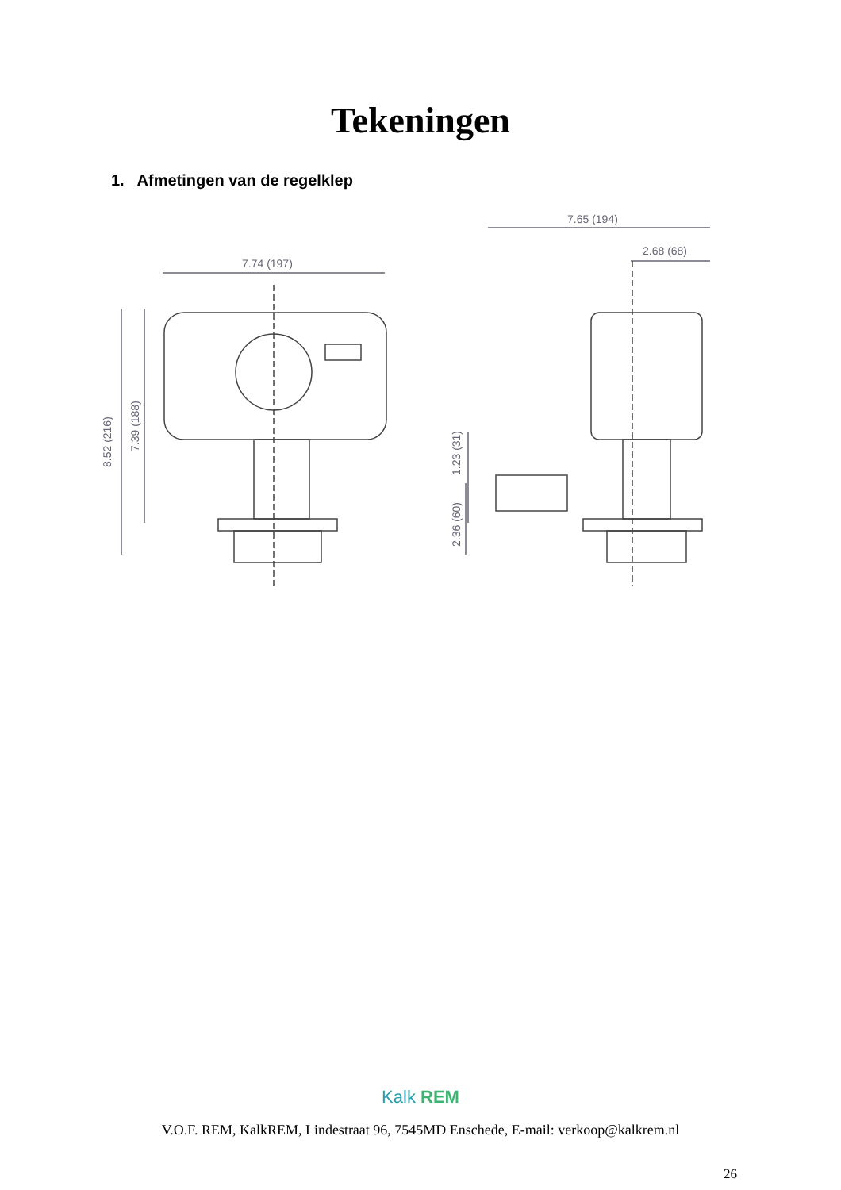Tekeningen
1. Afmetingen van de regelklep
7.74 (197)
7.65 (194)
2.68 (68)
8.52 (216)
7.39 (188)
2.36 (60)
1.23 (31)
Kalk REM
V.O.F. REM, KalkREM, Lindestraat 96, 7545MD Enschede, E-mail: verkoop@kalkrem.nl
26